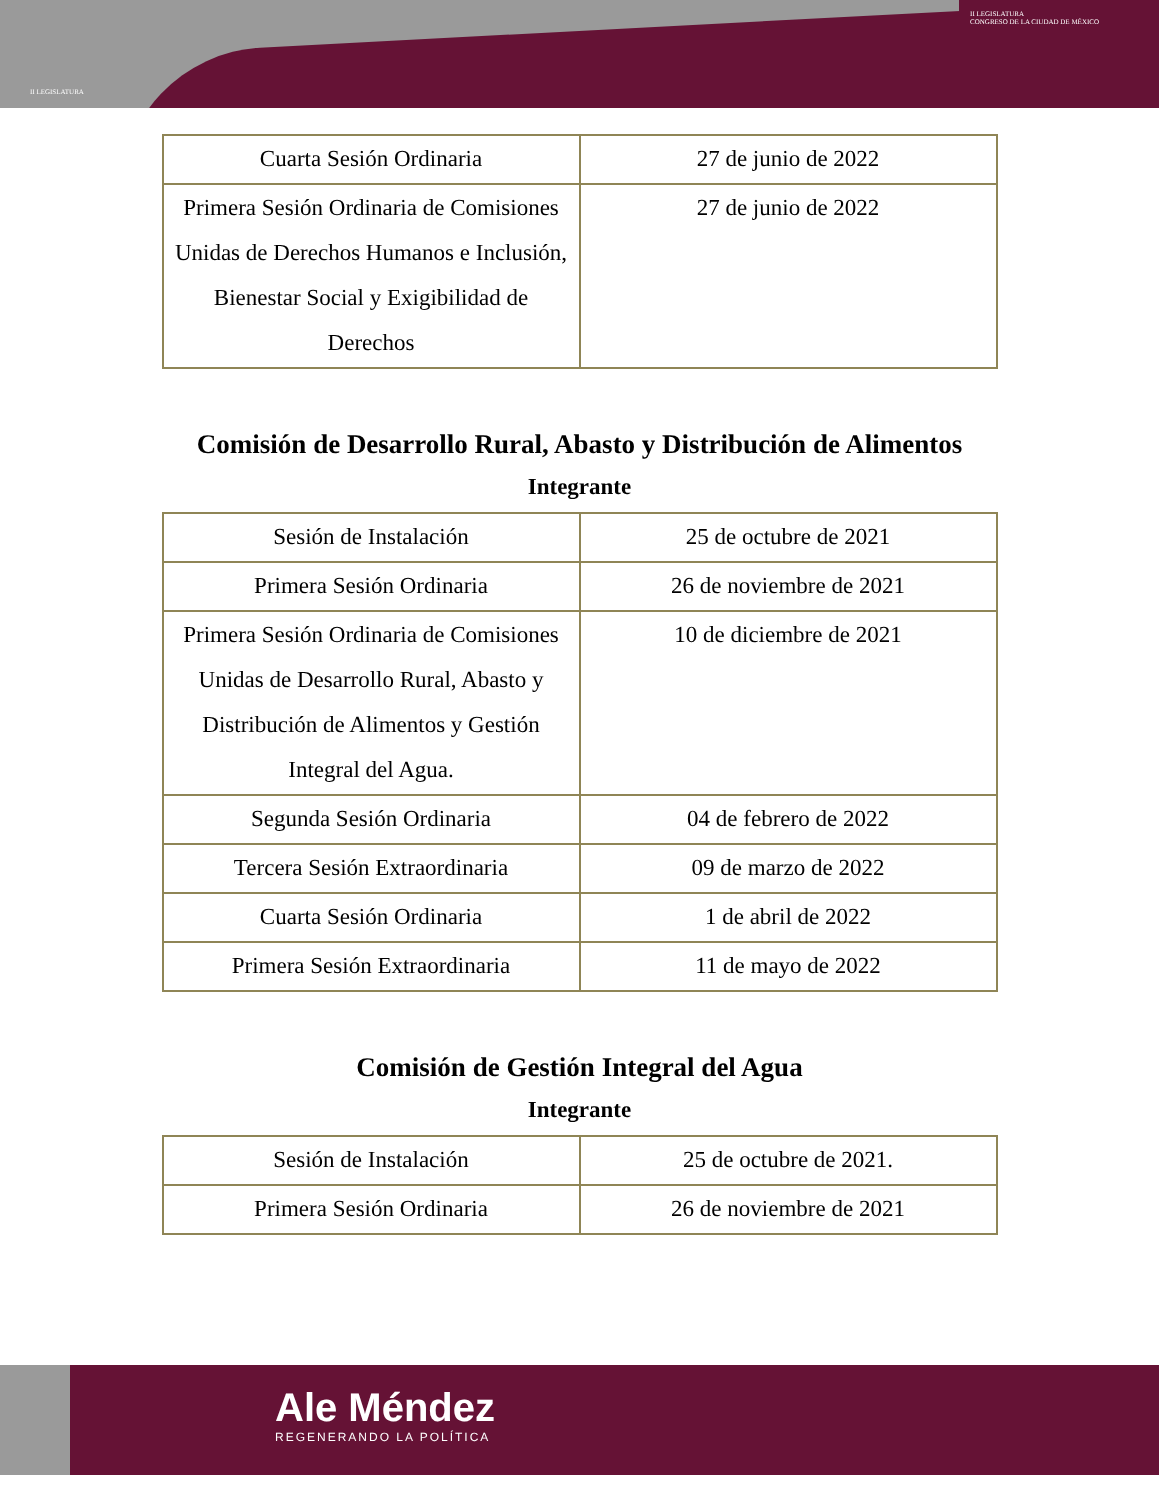II LEGISLATURA
II LEGISLATURA
CONGRESO DE LA CIUDAD DE MÉXICO
| Cuarta Sesión Ordinaria | 27 de junio de 2022 |
| Primera Sesión Ordinaria de Comisiones Unidas de Derechos Humanos e Inclusión, Bienestar Social y Exigibilidad de Derechos | 27 de junio de 2022 |
Comisión de Desarrollo Rural, Abasto y Distribución de Alimentos
Integrante
| Sesión de Instalación | 25 de octubre de 2021 |
| Primera Sesión Ordinaria | 26 de noviembre de 2021 |
| Primera Sesión Ordinaria de Comisiones Unidas de Desarrollo Rural, Abasto y Distribución de Alimentos y Gestión Integral del Agua. | 10 de diciembre de 2021 |
| Segunda Sesión Ordinaria | 04 de febrero de 2022 |
| Tercera Sesión Extraordinaria | 09 de marzo de 2022 |
| Cuarta Sesión Ordinaria | 1 de abril de 2022 |
| Primera Sesión Extraordinaria | 11 de mayo de 2022 |
Comisión de Gestión Integral del Agua
Integrante
| Sesión de Instalación | 25 de octubre de 2021. |
| Primera Sesión Ordinaria | 26 de noviembre de 2021 |
Ale Méndez
REGENERANDO LA POLÍTICA